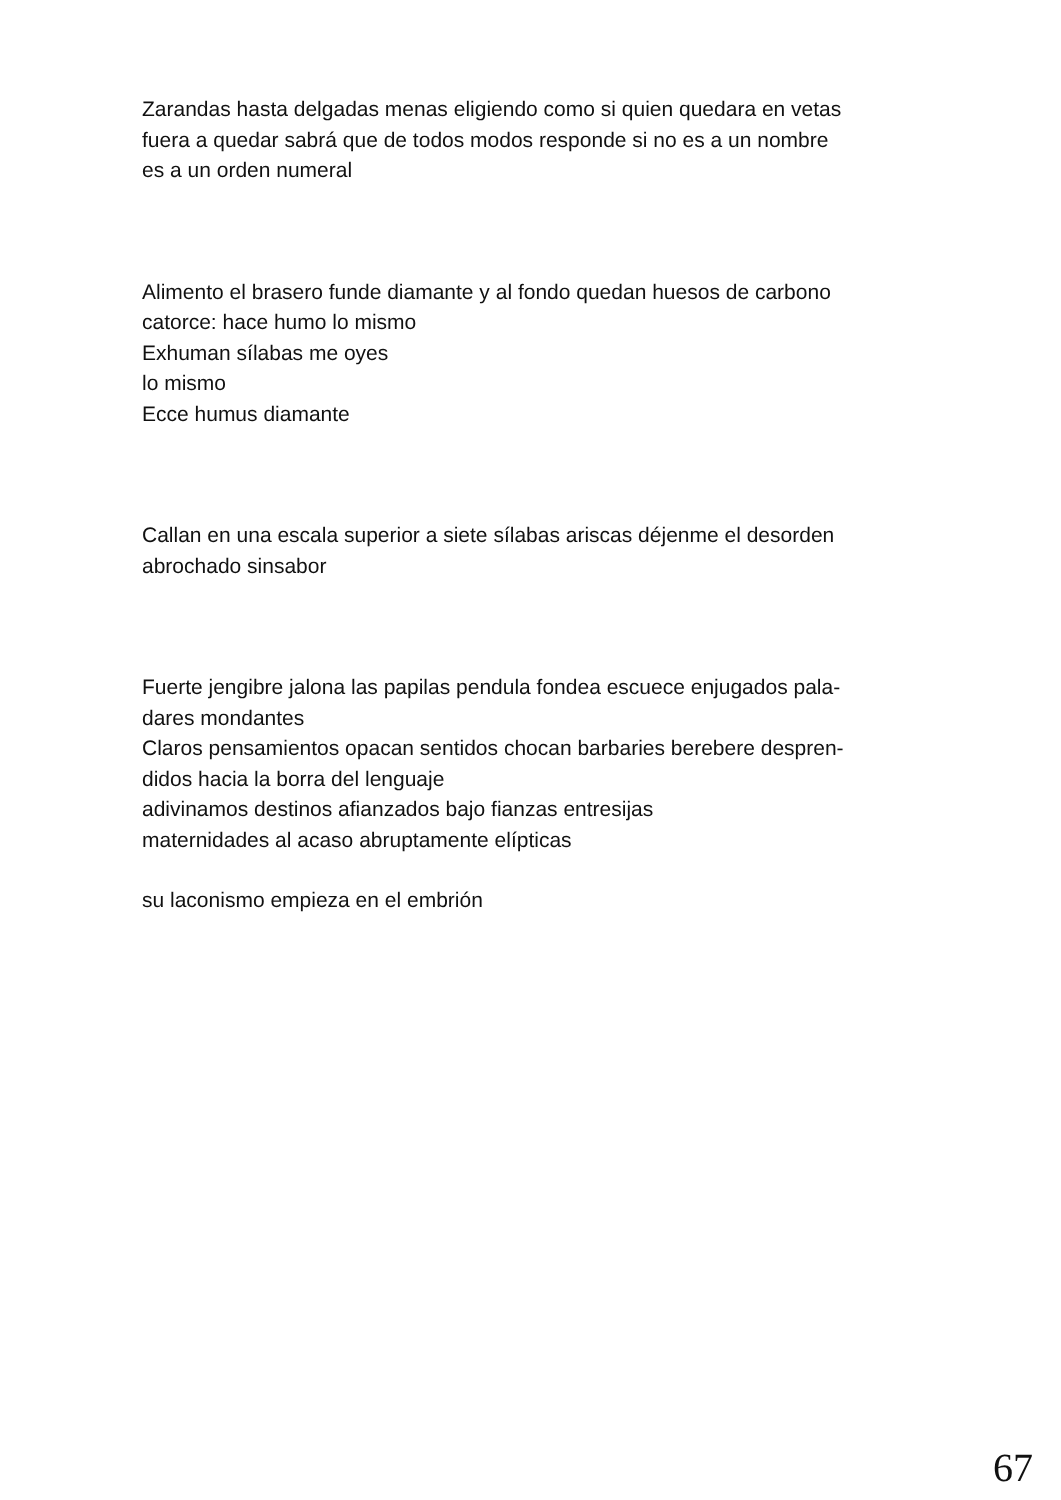Zarandas hasta delgadas menas eligiendo como si quien quedara en vetas
fuera a quedar sabrá que de todos modos responde si no es a un nombre
es a un orden numeral
Alimento el brasero funde diamante y al fondo quedan huesos de carbono
catorce: hace humo lo mismo
Exhuman sílabas me oyes
lo mismo
Ecce humus diamante
Callan en una escala superior a siete sílabas ariscas déjenme el desorden
abrochado sinsabor
Fuerte jengibre jalona las papilas pendula fondea escuece enjugados pala-
dares mondantes
Claros pensamientos opacan sentidos chocan barbaries berebere despren-
didos hacia la borra del lenguaje
adivinamos destinos afianzados bajo fianzas entresijas
maternidades al acaso abruptamente elípticas
su laconismo empieza en el embrión
67